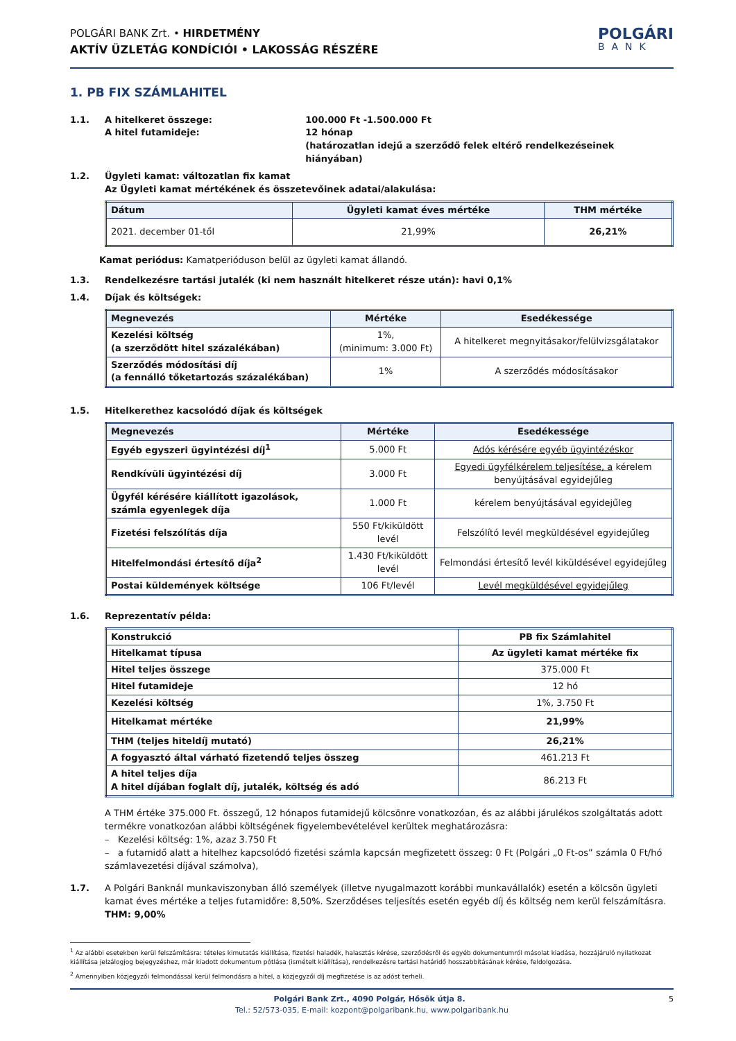POLGÁRI BANK Zrt. • HIRDETMÉNY
AKTÍV ÜZLETÁG KONDÍCIÓI • LAKOSSÁG RÉSZÉRE
POLGÁRI
BANK
1. PB FIX SZÁMLAHITEL
1.1. A hitelkeret összege:
A hitel futamideje:
100.000 Ft -1.500.000 Ft
12 hónap
(határozatlan idejű a szerződő felek eltérő rendelkezéseinek hiányában)
1.2. Ügyleti kamat: változatlan fix kamat
Az Ügyleti kamat mértékének és összetevőinek adatai/alakulása:
| Dátum | Ügyleti kamat éves mértéke | THM mértéke |
| --- | --- | --- |
| 2021. december 01-től | 21,99% | 26,21% |
Kamat periódus: Kamatperióduson belül az ügyleti kamat állandó.
1.3. Rendelkezésre tartási jutalék (ki nem használt hitelkeret része után): havi 0,1%
1.4. Díjak és költségek:
| Megnevezés | Mértéke | Esedékessége |
| --- | --- | --- |
| Kezelési költség (a szerződött hitel százalékában) | 1%, (minimum: 3.000 Ft) | A hitelkeret megnyitásakor/felülvizsgálatakor |
| Szerződés módosítási díj (a fennálló tőketartozás százalékában) | 1% | A szerződés módosításakor |
1.5. Hitelkerethez kacsolódó díjak és költségek
| Megnevezés | Mértéke | Esedékessége |
| --- | --- | --- |
| Egyéb egyszeri ügyintézési díj<sup>1</sup> | 5.000 Ft | Adós kérésére egyéb ügyintézéskor |
| Rendkívüli ügyintézési díj | 3.000 Ft | Egyedi ügyfélkérelem teljesítése, a kérelem benyújtásával egyidejűleg |
| Ügyfél kérésére kiállított igazolások, számla egyenlegek díja | 1.000 Ft | kérelem benyújtásával egyidejűleg |
| Fizetési felszólítás díja | 550 Ft/kiküldött levél | Felszólító levél megküldésével egyidejűleg |
| Hitelfelmondási értesítő díja<sup>2</sup> | 1.430 Ft/kiküldött levél | Felmondási értesítő levél kiküldésével egyidejűleg |
| Postai küldemények költsége | 106 Ft/levél | Levél megküldésével egyidejűleg |
1.6. Reprezentatív példa:
| Konstrukció | PB fix Számlahitel |
| Hitelkamat típusa | Az ügyleti kamat mértéke fix |
| Hitel teljes összege | 375.000 Ft |
| Hitel futamideje | 12 hó |
| Kezelési költség | 1%, 3.750 Ft |
| Hitelkamat mértéke | 21,99% |
| THM (teljes hiteldíj mutató) | 26,21% |
| A fogyasztó által várható fizetendő teljes összeg | 461.213 Ft |
| A hitel teljes díja A hitel díjában foglalt díj, jutalék, költség és adó | 86.213 Ft |
A THM értéke 375.000 Ft. összegű, 12 hónapos futamidejű kölcsönre vonatkozóan, és az alábbi járulékos szolgáltatás adott termékre vonatkozóan alábbi költségének figyelembevételével kerültek meghatározásra:
– Kezelési költség: 1%, azaz 3.750 Ft
– a futamidő alatt a hitelhez kapcsolódó fizetési számla kapcsán megfizetett összeg: 0 Ft (Polgári „0 Ft-os” számla 0 Ft/hó számlavezetési díjával számolva),
1.7. A Polgári Banknál munkaviszonyban álló személyek (illetve nyugalmazott korábbi munkavállalók) esetén a kölcsön ügyleti kamat éves mértéke a teljes futamidőre: 8,50%. Szerződéses teljesítés esetén egyéb díj és költség nem kerül felszámításra. THM: 9,00%
<sup>1</sup> Az alábbi esetekben kerül felszámításra: tételes kimutatás kiállítása, fizetési haladék, halasztás kérése, szerződésről és egyéb dokumentumról másolat kiadása, hozzájáruló nyilatkozat kiállítása jelzálogjog bejegyzéshez, már kiadott dokumentum pótlása (ismételt kiállítása), rendelkezésre tartási határidő hosszabbításának kérése, feldolgozása.
<sup>2</sup> Amennyiben közjegyzői felmondással kerül felmondásra a hitel, a közjegyzői díj megfizetése is az adóst terheli.
Polgári Bank Zrt., 4090 Polgár, Hősök útja 8. 5
Tel.: 52/573-035, E-mail: kozpont@polgaribank.hu, www.polgaribank.hu